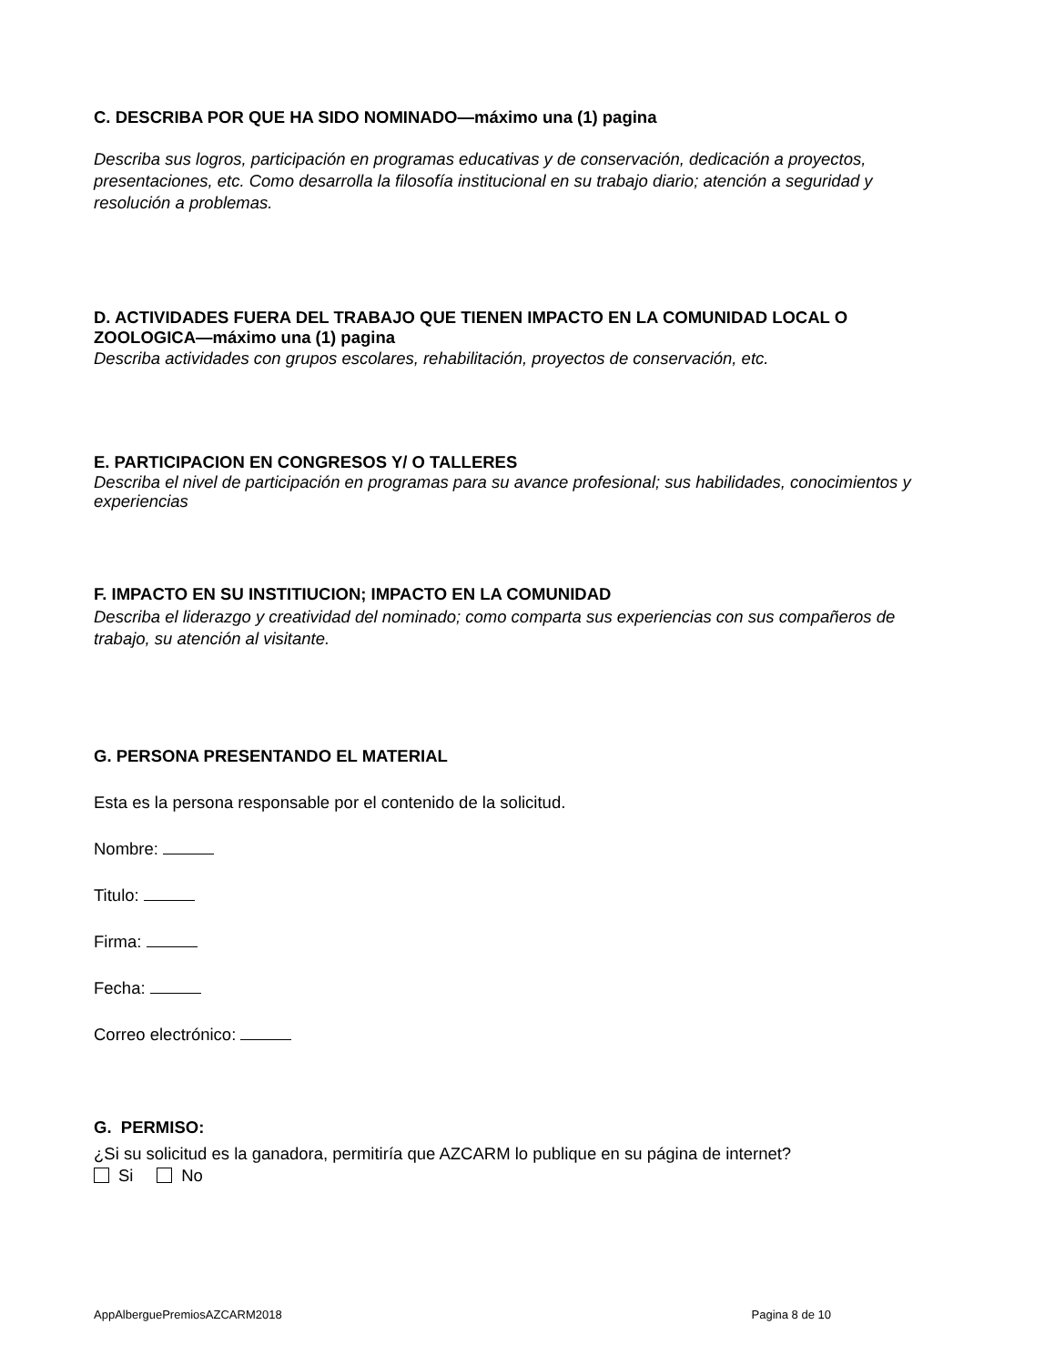C. DESCRIBA POR QUE HA SIDO NOMINADO—máximo una (1) pagina
Describa sus logros, participación en programas educativas y de conservación, dedicación a proyectos, presentaciones, etc. Como desarrolla la filosofía institucional en su trabajo diario; atención a seguridad y resolución a problemas.
D. ACTIVIDADES FUERA DEL TRABAJO QUE TIENEN IMPACTO EN LA COMUNIDAD LOCAL O ZOOLOGICA—máximo una (1) pagina
Describa actividades con grupos escolares, rehabilitación, proyectos de conservación, etc.
E. PARTICIPACION EN CONGRESOS Y/ O TALLERES
Describa el nivel de participación en programas para su avance profesional; sus habilidades, conocimientos y experiencias
F. IMPACTO EN SU INSTITIUCION; IMPACTO EN LA COMUNIDAD
Describa el liderazgo y creatividad del nominado; como comparta sus experiencias con sus compañeros de trabajo, su atención al visitante.
G. PERSONA PRESENTANDO EL MATERIAL
Esta es la persona responsable por el contenido de la solicitud.
Nombre:
Titulo:
Firma:
Fecha:
Correo electrónico:
G. PERMISO:
¿Si su solicitud es la ganadora, permitiría que AZCARM lo publique en su página de internet?
Si No
AppAlberguePremiosAZCARM2018 Pagina 8 de 10